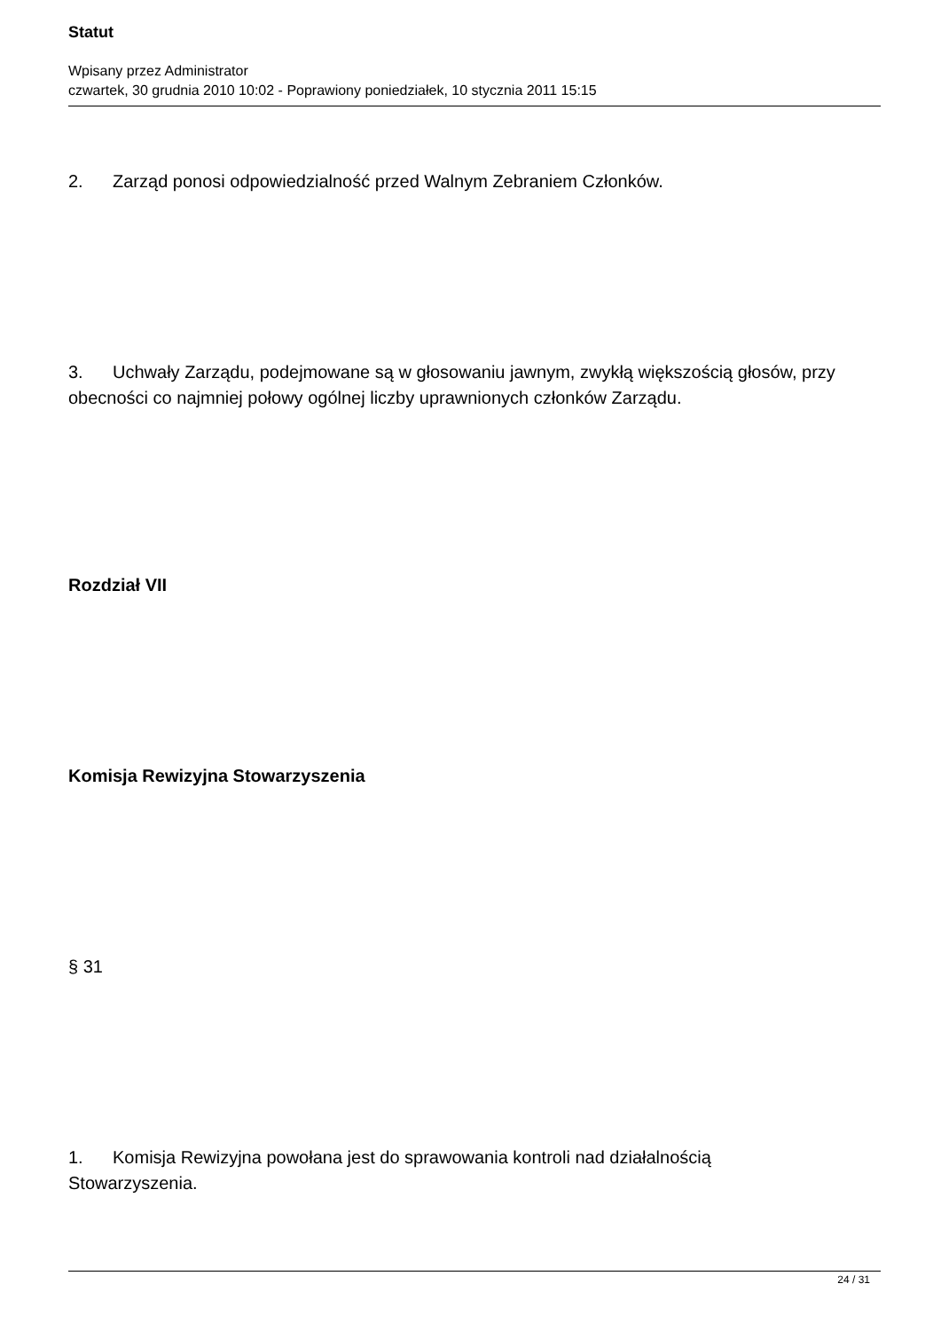Statut
Wpisany przez Administrator
czwartek, 30 grudnia 2010 10:02 - Poprawiony poniedziałek, 10 stycznia 2011 15:15
2. Zarząd ponosi odpowiedzialność przed Walnym Zebraniem Członków.
3. Uchwały Zarządu, podejmowane są w głosowaniu jawnym, zwykłą większością głosów, przy obecności co najmniej połowy ogólnej liczby uprawnionych członków Zarządu.
Rozdział VII
Komisja Rewizyjna Stowarzyszenia
§ 31
1. Komisja Rewizyjna powołana jest do sprawowania kontroli nad działalnością
Stowarzyszenia.
24 / 31